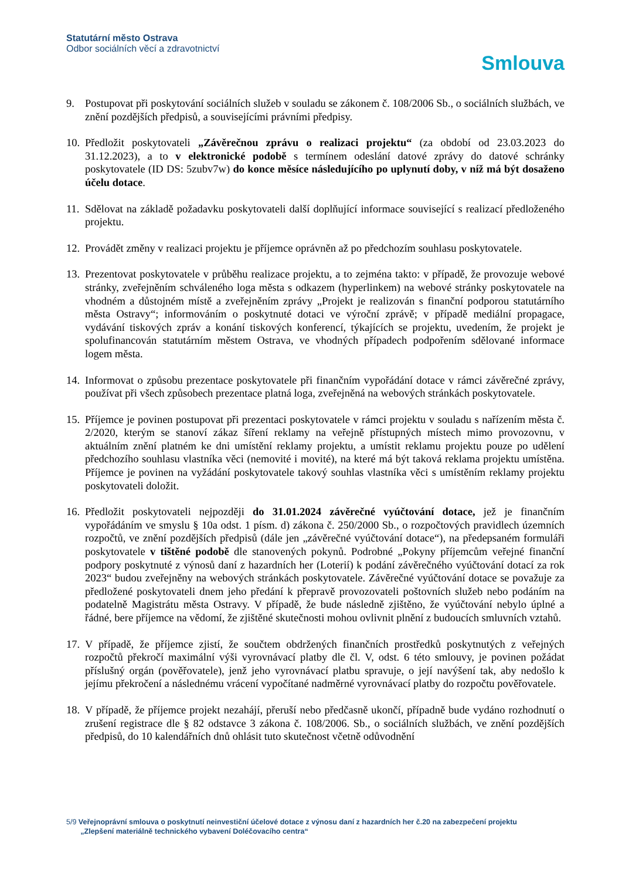Statutární město Ostrava
Odbor sociálních věcí a zdravotnictví
Smlouva
9. Postupovat při poskytování sociálních služeb v souladu se zákonem č. 108/2006 Sb., o sociálních službách, ve znění pozdějších předpisů, a souvisejícími právními předpisy.
10.
Předložit poskytovateli „Závěrečnou zprávu o realizaci projektu“ (za období od 23.03.2023 do 31.12.2023), a to v elektronické podobě s termínem odeslání datové zprávy do datové schránky poskytovatele (ID DS: 5zubv7w) do konce měsíce následujícího po uplynutí doby, v níž má být dosaženo účelu dotace.
11.
Sdělovat na základě požadavku poskytovateli další doplňující informace související s realizací předloženého projektu.
12.
Provádět změny v realizaci projektu je příjemce oprávněn až po předchozím souhlasu poskytovatele.
13.
Prezentovat poskytovatele v průběhu realizace projektu, a to zejména takto: v případě, že provozuje webové stránky, zveřejněním schváleného loga města s odkazem (hyperlinkem) na webové stránky poskytovatele na vhodném a důstojném místě a zveřejněním zprávy „Projekt je realizován s finanční podporou statutárního města Ostravy“; informováním o poskytnuté dotaci ve výroční zprávě; v případě mediální propagace, vydávání tiskových zpráv a konání tiskových konferencí, týkajících se projektu, uvedením, že projekt je spolufinancován statutárním městem Ostrava, ve vhodných případech podpořením sdělované informace logem města.
14.
Informovat o způsobu prezentace poskytovatele při finančním vypořádání dotace v rámci závěrečné zprávy, používat při všech způsobech prezentace platná loga, zveřejněná na webových stránkách poskytovatele.
15.
Příjemce je povinen postupovat při prezentaci poskytovatele v rámci projektu v souladu s nařízením města č. 2/2020, kterým se stanoví zákaz šíření reklamy na veřejně přístupných místech mimo provozovnu, v aktuálním znění platném ke dni umístění reklamy projektu, a umístit reklamu projektu pouze po udělení předchozího souhlasu vlastníka věci (nemovité i movité), na které má být taková reklama projektu umístěna. Příjemce je povinen na vyžádání poskytovatele takový souhlas vlastníka věci s umístěním reklamy projektu poskytovateli doložit.
16.
Předložit poskytovateli nejpozději do 31.01.2024 závěrečné vyúčtování dotace, jež je finančním vypořádáním ve smyslu § 10a odst. 1 písm. d) zákona č. 250/2000 Sb., o rozpočtových pravidlech územních rozpočtů, ve znění pozdějších předpisů (dále jen „závěrečné vyúčtování dotace“), na předepsaném formuláři poskytovatele v tištěné podobě dle stanovených pokynů. Podrobné „Pokyny příjemcům veřejné finanční podpory poskytnuté z výnosů daní z hazardních her (Loterií) k podání závěrečného vyúčtování dotací za rok 2023“ budou zveřejněny na webových stránkách poskytovatele. Závěrečné vyúčtování dotace se považuje za předložené poskytovateli dnem jeho předání k přepravě provozovateli poštovních služeb nebo podáním na podatelně Magistrátu města Ostravy. V případě, že bude následně zjištěno, že vyúčtování nebylo úplné a řádné, bere příjemce na vědomí, že zjištěné skutečnosti mohou ovlivnit plnění z budoucích smluvních vztahů.
17.
V případě, že příjemce zjistí, že součtem obdržených finančních prostředků poskytnutých z veřejných rozpočtů překročí maximální výši vyrovnávací platby dle čl. V, odst. 6 této smlouvy, je povinen požádat příslušný orgán (pověřovatele), jenž jeho vyrovnávací platbu spravuje, o její navýšení tak, aby nedošlo k jejímu překročení a následnému vrácení vypočítané nadměrné vyrovnávací platby do rozpočtu pověřovatele.
18.
V případě, že příjemce projekt nezahájí, přeruší nebo předčasně ukončí, případně bude vydáno rozhodnutí o zrušení registrace dle § 82 odstavce 3 zákona č. 108/2006. Sb., o sociálních službách, ve znění pozdějších předpisů, do 10 kalendářních dnů ohlásit tuto skutečnost včetně odůvodnění
5/9 Veřejnoprávní smlouva o poskytnutí neinvestiční účelové dotace z výnosu daní z hazardních her č.20 na zabezpečení projektu
„Zlepšení materiálně technického vybavení Doléčovacího centra“